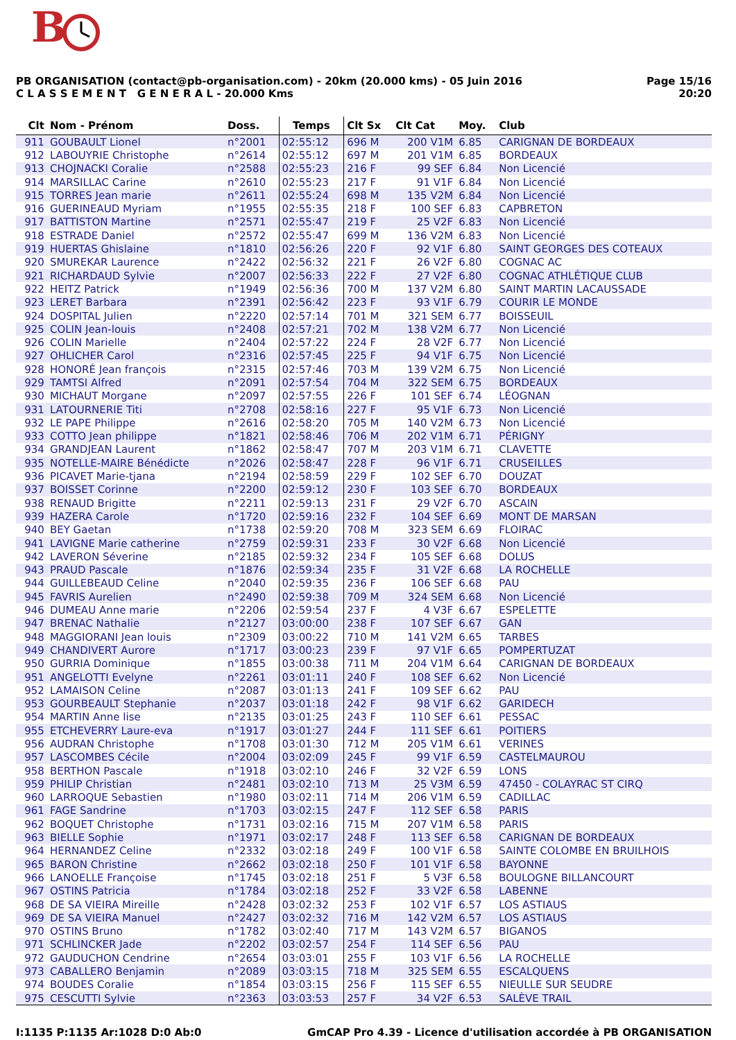B
PB ORGANISATION (contact@pb-organisation.com) - 20km (20.000 kms) - 05 Juin 2016
C L A S S E M E N T G E N E R A L - 20.000 Kms
Page 15/16
20:20
| Clt | Nom - Prénom | Doss. | Temps | Clt Sx | Clt Cat | Moy. | Club |
| --- | --- | --- | --- | --- | --- | --- | --- |
| 911 | GOUBAULT Lionel | n°2001 | 02:55:12 | 696 M | 200 V1M | 6.85 | CARIGNAN DE BORDEAUX |
| 912 | LABOUYRIE Christophe | n°2614 | 02:55:12 | 697 M | 201 V1M | 6.85 | BORDEAUX |
| 913 | CHOJNACKI Coralie | n°2588 | 02:55:23 | 216 F | 99 SEF | 6.84 | Non Licencié |
| 914 | MARSILLAC Carine | n°2610 | 02:55:23 | 217 F | 91 V1F | 6.84 | Non Licencié |
| 915 | TORRES Jean marie | n°2611 | 02:55:24 | 698 M | 135 V2M | 6.84 | Non Licencié |
| 916 | GUERINEAUD Myriam | n°1955 | 02:55:35 | 218 F | 100 SEF | 6.83 | CAPBRETON |
| 917 | BATTISTON Martine | n°2571 | 02:55:47 | 219 F | 25 V2F | 6.83 | Non Licencié |
| 918 | ESTRADE Daniel | n°2572 | 02:55:47 | 699 M | 136 V2M | 6.83 | Non Licencié |
| 919 | HUERTAS Ghislaine | n°1810 | 02:56:26 | 220 F | 92 V1F | 6.80 | SAINT GEORGES DES COTEAUX |
| 920 | SMUREKAR Laurence | n°2422 | 02:56:32 | 221 F | 26 V2F | 6.80 | COGNAC AC |
| 921 | RICHARDAUD Sylvie | n°2007 | 02:56:33 | 222 F | 27 V2F | 6.80 | COGNAC ATHLÉTIQUE CLUB |
| 922 | HEITZ Patrick | n°1949 | 02:56:36 | 700 M | 137 V2M | 6.80 | SAINT MARTIN LACAUSSADE |
| 923 | LERET Barbara | n°2391 | 02:56:42 | 223 F | 93 V1F | 6.79 | COURIR LE MONDE |
| 924 | DOSPITAL Julien | n°2220 | 02:57:14 | 701 M | 321 SEM | 6.77 | BOISSEUIL |
| 925 | COLIN Jean-louis | n°2408 | 02:57:21 | 702 M | 138 V2M | 6.77 | Non Licencié |
| 926 | COLIN Marielle | n°2404 | 02:57:22 | 224 F | 28 V2F | 6.77 | Non Licencié |
| 927 | OHLICHER Carol | n°2316 | 02:57:45 | 225 F | 94 V1F | 6.75 | Non Licencié |
| 928 | HONORÉ Jean françois | n°2315 | 02:57:46 | 703 M | 139 V2M | 6.75 | Non Licencié |
| 929 | TAMTSI Alfred | n°2091 | 02:57:54 | 704 M | 322 SEM | 6.75 | BORDEAUX |
| 930 | MICHAUT Morgane | n°2097 | 02:57:55 | 226 F | 101 SEF | 6.74 | LÉOGNAN |
| 931 | LATOURNERIE Titi | n°2708 | 02:58:16 | 227 F | 95 V1F | 6.73 | Non Licencié |
| 932 | LE PAPE Philippe | n°2616 | 02:58:20 | 705 M | 140 V2M | 6.73 | Non Licencié |
| 933 | COTTO Jean philippe | n°1821 | 02:58:46 | 706 M | 202 V1M | 6.71 | PÉRIGNY |
| 934 | GRANDJEAN Laurent | n°1862 | 02:58:47 | 707 M | 203 V1M | 6.71 | CLAVETTE |
| 935 | NOTELLE-MAIRE Bénédicte | n°2026 | 02:58:47 | 228 F | 96 V1F | 6.71 | CRUSEILLES |
| 936 | PICAVET Marie-tjana | n°2194 | 02:58:59 | 229 F | 102 SEF | 6.70 | DOUZAT |
| 937 | BOISSET Corinne | n°2200 | 02:59:12 | 230 F | 103 SEF | 6.70 | BORDEAUX |
| 938 | RENAUD Brigitte | n°2211 | 02:59:13 | 231 F | 29 V2F | 6.70 | ASCAIN |
| 939 | HAZERA Carole | n°1720 | 02:59:16 | 232 F | 104 SEF | 6.69 | MONT DE MARSAN |
| 940 | BEY Gaetan | n°1738 | 02:59:20 | 708 M | 323 SEM | 6.69 | FLOIRAC |
| 941 | LAVIGNE Marie catherine | n°2759 | 02:59:31 | 233 F | 30 V2F | 6.68 | Non Licencié |
| 942 | LAVERON Séverine | n°2185 | 02:59:32 | 234 F | 105 SEF | 6.68 | DOLUS |
| 943 | PRAUD Pascale | n°1876 | 02:59:34 | 235 F | 31 V2F | 6.68 | LA ROCHELLE |
| 944 | GUILLEBEAUD Celine | n°2040 | 02:59:35 | 236 F | 106 SEF | 6.68 | PAU |
| 945 | FAVRIS Aurelien | n°2490 | 02:59:38 | 709 M | 324 SEM | 6.68 | Non Licencié |
| 946 | DUMEAU Anne marie | n°2206 | 02:59:54 | 237 F | 4 V3F | 6.67 | ESPELETTE |
| 947 | BRENAC Nathalie | n°2127 | 03:00:00 | 238 F | 107 SEF | 6.67 | GAN |
| 948 | MAGGIORANI Jean louis | n°2309 | 03:00:22 | 710 M | 141 V2M | 6.65 | TARBES |
| 949 | CHANDIVERT Aurore | n°1717 | 03:00:23 | 239 F | 97 V1F | 6.65 | POMPERTUZAT |
| 950 | GURRIA Dominique | n°1855 | 03:00:38 | 711 M | 204 V1M | 6.64 | CARIGNAN DE BORDEAUX |
| 951 | ANGELOTTI Evelyne | n°2261 | 03:01:11 | 240 F | 108 SEF | 6.62 | Non Licencié |
| 952 | LAMAISON Celine | n°2087 | 03:01:13 | 241 F | 109 SEF | 6.62 | PAU |
| 953 | GOURBEAULT Stephanie | n°2037 | 03:01:18 | 242 F | 98 V1F | 6.62 | GARIDECH |
| 954 | MARTIN Anne lise | n°2135 | 03:01:25 | 243 F | 110 SEF | 6.61 | PESSAC |
| 955 | ETCHEVERRY Laure-eva | n°1917 | 03:01:27 | 244 F | 111 SEF | 6.61 | POITIERS |
| 956 | AUDRAN Christophe | n°1708 | 03:01:30 | 712 M | 205 V1M | 6.61 | VERINES |
| 957 | LASCOMBES Cécile | n°2004 | 03:02:09 | 245 F | 99 V1F | 6.59 | CASTELMAUROU |
| 958 | BERTHON Pascale | n°1918 | 03:02:10 | 246 F | 32 V2F | 6.59 | LONS |
| 959 | PHILIP Christian | n°2481 | 03:02:10 | 713 M | 25 V3M | 6.59 | 47450 - COLAYRAC ST CIRQ |
| 960 | LARROQUE Sebastien | n°1980 | 03:02:11 | 714 M | 206 V1M | 6.59 | CADILLAC |
| 961 | FAGE Sandrine | n°1703 | 03:02:15 | 247 F | 112 SEF | 6.58 | PARIS |
| 962 | BOQUET Christophe | n°1731 | 03:02:16 | 715 M | 207 V1M | 6.58 | PARIS |
| 963 | BIELLE Sophie | n°1971 | 03:02:17 | 248 F | 113 SEF | 6.58 | CARIGNAN DE BORDEAUX |
| 964 | HERNANDEZ Celine | n°2332 | 03:02:18 | 249 F | 100 V1F | 6.58 | SAINTE COLOMBE EN BRUILHOIS |
| 965 | BARON Christine | n°2662 | 03:02:18 | 250 F | 101 V1F | 6.58 | BAYONNE |
| 966 | LANOELLE Françoise | n°1745 | 03:02:18 | 251 F | 5 V3F | 6.58 | BOULOGNE BILLANCOURT |
| 967 | OSTINS Patricia | n°1784 | 03:02:18 | 252 F | 33 V2F | 6.58 | LABENNE |
| 968 | DE SA VIEIRA Mireille | n°2428 | 03:02:32 | 253 F | 102 V1F | 6.57 | LOS ASTIAUS |
| 969 | DE SA VIEIRA Manuel | n°2427 | 03:02:32 | 716 M | 142 V2M | 6.57 | LOS ASTIAUS |
| 970 | OSTINS Bruno | n°1782 | 03:02:40 | 717 M | 143 V2M | 6.57 | BIGANOS |
| 971 | SCHLINCKER Jade | n°2202 | 03:02:57 | 254 F | 114 SEF | 6.56 | PAU |
| 972 | GAUDUCHON Cendrine | n°2654 | 03:03:01 | 255 F | 103 V1F | 6.56 | LA ROCHELLE |
| 973 | CABALLERO Benjamin | n°2089 | 03:03:15 | 718 M | 325 SEM | 6.55 | ESCALQUENS |
| 974 | BOUDES Coralie | n°1854 | 03:03:15 | 256 F | 115 SEF | 6.55 | NIEULLE SUR SEUDRE |
| 975 | CESCUTTI Sylvie | n°2363 | 03:03:53 | 257 F | 34 V2F | 6.53 | SALÈVE TRAIL |
I:1135 P:1135 Ar:1028 D:0 Ab:0 GmCAP Pro 4.39 - Licence d'utilisation accordée à PB ORGANISATION